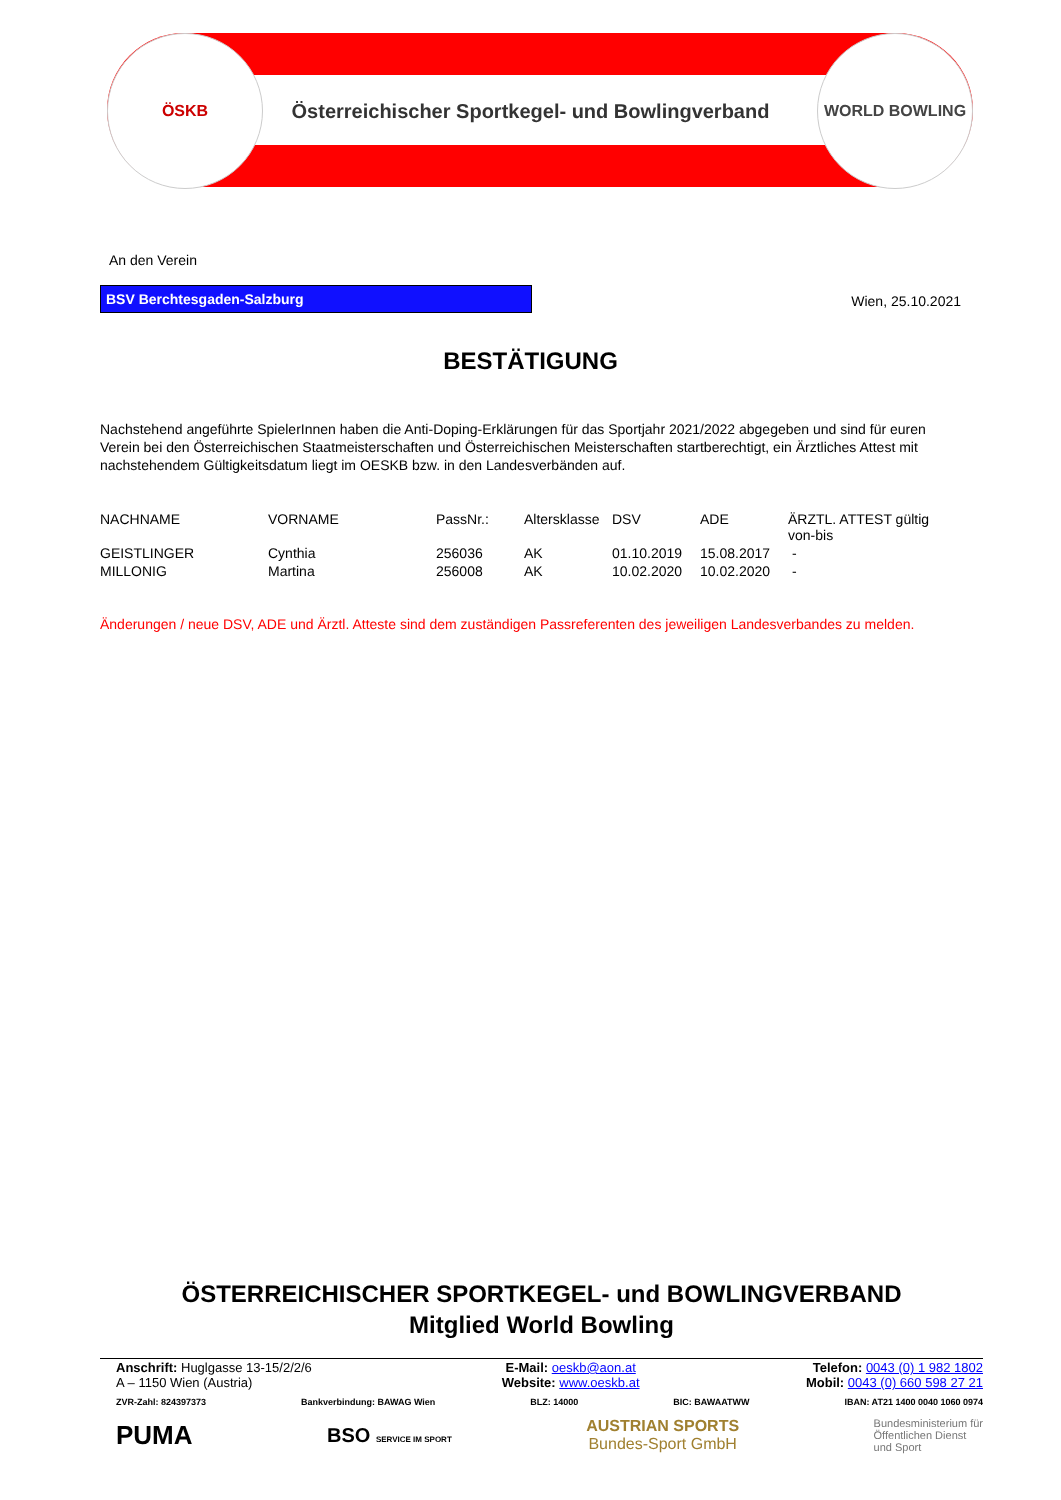ÖSKB WORLD BOWLING
Österreichischer Sportkegel- und Bowlingverband
An den Verein
BSV Berchtesgaden-Salzburg
Wien, 25.10.2021
BESTÄTIGUNG
Nachstehend angeführte SpielerInnen haben die Anti-Doping-Erklärungen für das Sportjahr 2021/2022 abgegeben und sind für euren Verein bei den Österreichischen Staatmeisterschaften und Österreichischen Meisterschaften startberechtigt, ein Ärztliches Attest mit nachstehendem Gültigkeitsdatum liegt im OESKB bzw. in den Landesverbänden auf.
| NACHNAME | VORNAME | PassNr.: | Altersklasse | DSV | ADE | ÄRZTL. ATTEST gültig von-bis |
| GEISTLINGER | Cynthia | 256036 | AK | 01.10.2019 | 15.08.2017 | - |
| MILLONIG | Martina | 256008 | AK | 10.02.2020 | 10.02.2020 | - |
Änderungen / neue DSV, ADE und Ärztl. Atteste sind dem zuständigen Passreferenten des jeweiligen Landesverbandes zu melden.
ÖSTERREICHISCHER SPORTKEGEL- und BOWLINGVERBAND
Mitglied World Bowling
| Anschrift: Huglgasse 13-15/2/2/6 A – 1150 Wien (Austria) | E-Mail: oeskb@aon.at Website: www.oeskb.at | Telefon: 0043 (0) 1 982 1802 Mobil: 0043 (0) 660 598 27 21 |
ZVR-Zahl: 824397373 Bankverbindung: BAWAG Wien BLZ: 14000 BIC: BAWAATWW IBAN: AT21 1400 0040 1060 0974
PUMA BSO SERVICE IM SPORT AUSTRIAN SPORTS
Bundes-Sport GmbH Bundesministerium für
Öffentlichen Dienst
und Sport